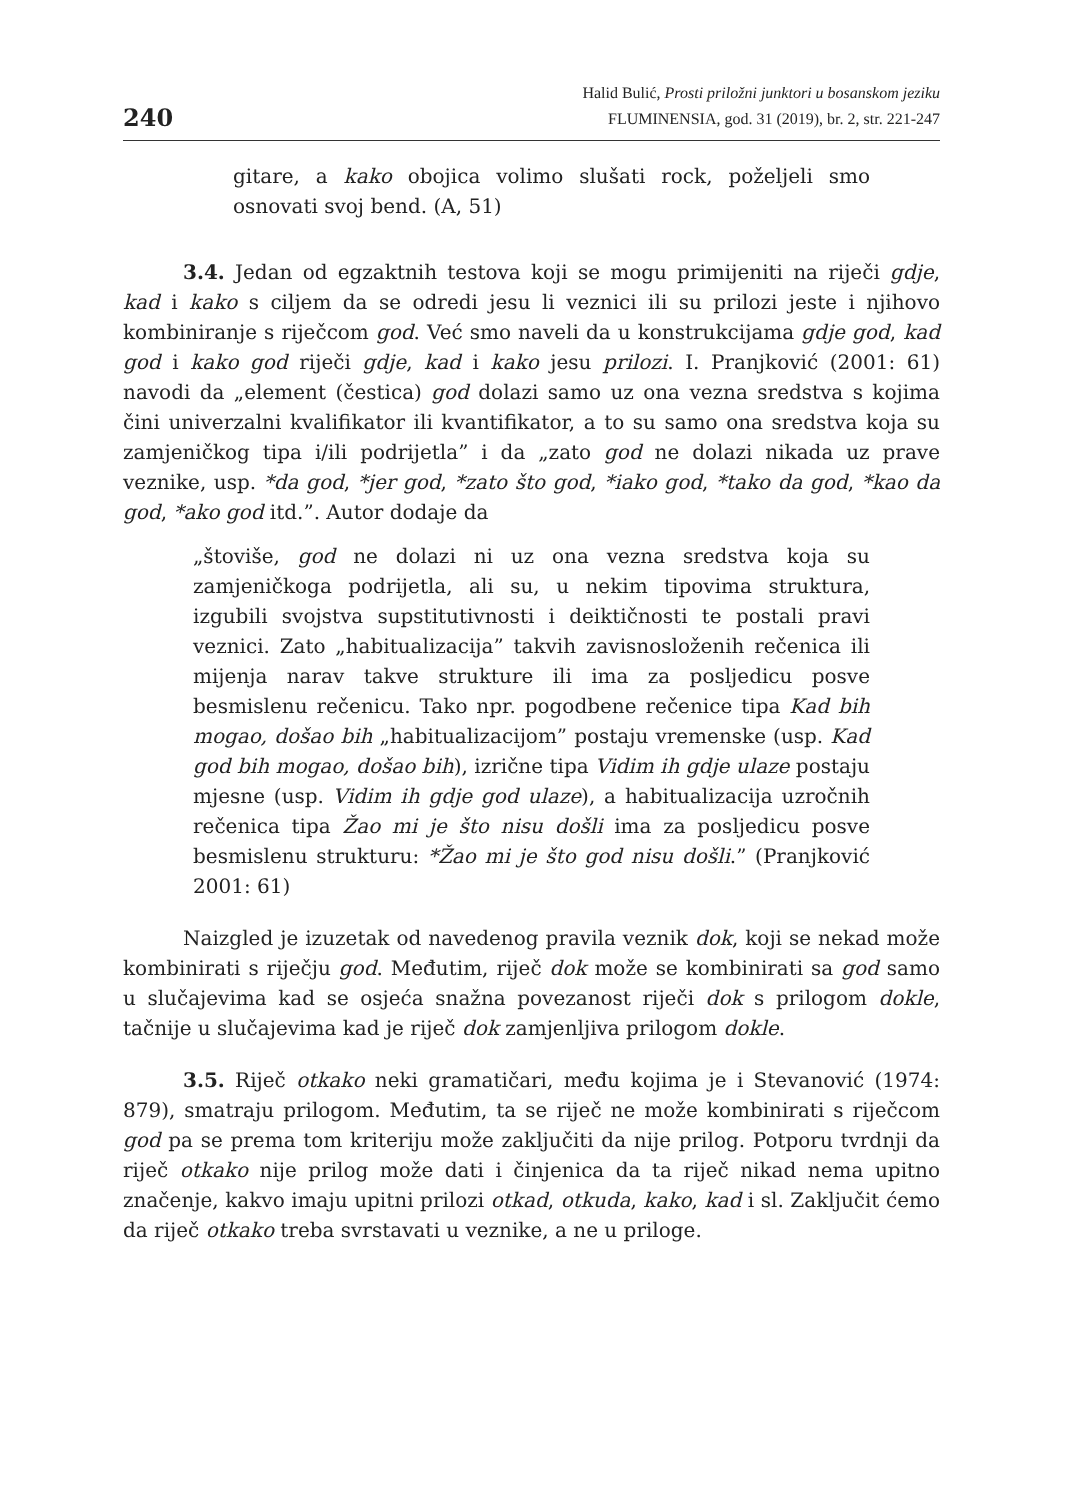240
Halid Bulić, Prosti priložni junktori u bosanskom jeziku
FLUMINENSIA, god. 31 (2019), br. 2, str. 221-247
gitare, a kako obojica volimo slušati rock, poželjeli smo osnovati svoj bend. (A, 51)
3.4. Jedan od egzaktnih testova koji se mogu primijeniti na riječi gdje, kad i kako s ciljem da se odredi jesu li veznici ili su prilozi jeste i njihovo kombiniranje s riječcom god. Već smo naveli da u konstrukcijama gdje god, kad god i kako god riječi gdje, kad i kako jesu prilozi. I. Pranjković (2001: 61) navodi da „element (čestica) god dolazi samo uz ona vezna sredstva s kojima čini univerzalni kvalifikator ili kvantifikator, a to su samo ona sredstva koja su zamjeničkog tipa i/ili podrijetla” i da „zato god ne dolazi nikada uz prave veznike, usp. *da god, *jer god, *zato što god, *iako god, *tako da god, *kao da god, *ako god itd.”. Autor dodaje da
„štoviše, god ne dolazi ni uz ona vezna sredstva koja su zamjeničkoga podrijetla, ali su, u nekim tipovima struktura, izgubili svojstva supstitutivnosti i deiktičnosti te postali pravi veznici. Zato „habitualizacija” takvih zavisnosloženih rečenica ili mijenja narav takve strukture ili ima za posljedicu posve besmislenu rečenicu. Tako npr. pogodbene rečenice tipa Kad bih mogao, došao bih „habitualizacijom” postaju vremenske (usp. Kad god bih mogao, došao bih), izrične tipa Vidim ih gdje ulaze postaju mjesne (usp. Vidim ih gdje god ulaze), a habitualizacija uzročnih rečenica tipa Žao mi je što nisu došli ima za posljedicu posve besmislenu strukturu: *Žao mi je što god nisu došli.” (Pranjković 2001: 61)
Naizgled je izuzetak od navedenog pravila veznik dok, koji se nekad može kombinirati s riječju god. Međutim, riječ dok može se kombinirati sa god samo u slučajevima kad se osjeća snažna povezanost riječi dok s prilogom dokle, tačnije u slučajevima kad je riječ dok zamjenljiva prilogom dokle.
3.5. Riječ otkako neki gramatičari, među kojima je i Stevanović (1974: 879), smatraju prilogom. Međutim, ta se riječ ne može kombinirati s riječcom god pa se prema tom kriteriju može zaključiti da nije prilog. Potporu tvrdnji da riječ otkako nije prilog može dati i činjenica da ta riječ nikad nema upitno značenje, kakvo imaju upitni prilozi otkad, otkuda, kako, kad i sl. Zaključit ćemo da riječ otkako treba svrstavati u veznike, a ne u priloge.